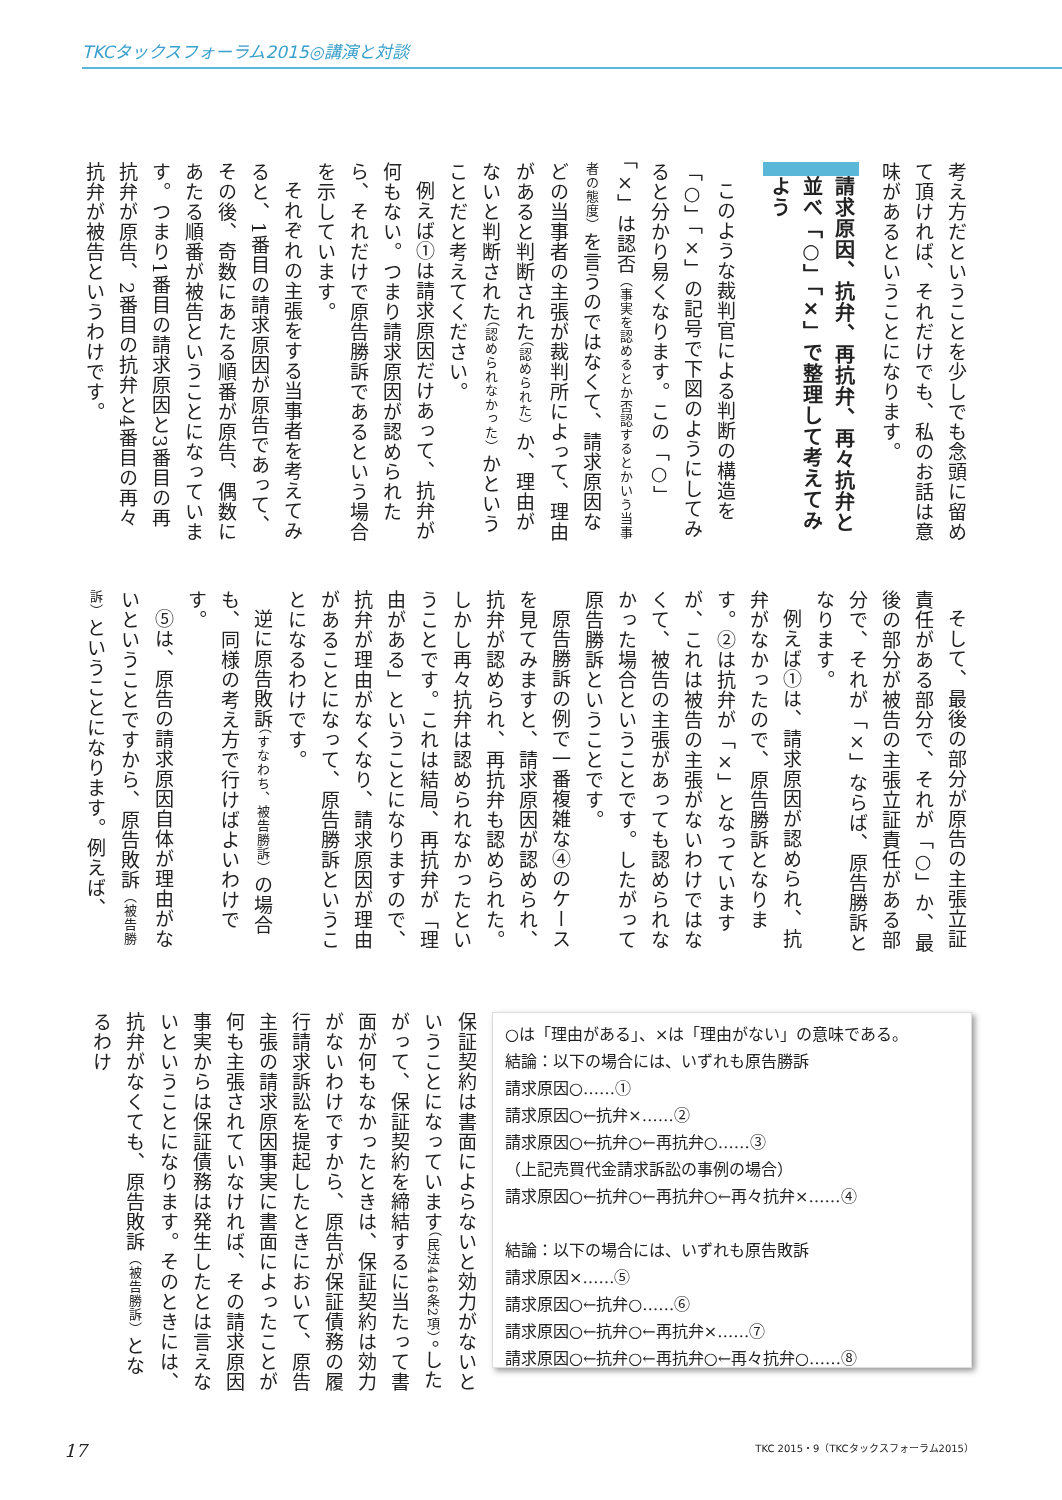TKCタックスフォーラム2015◎講演と対談
考え方だということを少しでも念頭に留めて頂ければ、それだけでも、私のお話は意味があるということになります。
請求原因、抗弁、再抗弁、再々抗弁と並べ「○」「×」で整理して考えてみよう
このような裁判官による判断の構造を「○」「×」の記号で下図のようにしてみると分かり易くなります。この「○」「×」は認否（事実を認めるとか否認するとかいう当事者の態度）を言うのではなくて、請求原因などの当事者の主張が裁判所によって、理由があると判断された（認められた）か、理由がないと判断された（認められなかった）かということだと考えてください。
例えば①は請求原因だけあって、抗弁が何もない。つまり請求原因が認められたら、それだけで原告勝訴であるという場合を示しています。
それぞれの主張をする当事者を考えてみると、1番目の請求原因が原告であって、その後、奇数にあたる順番が原告、偶数にあたる順番が被告ということになっています。つまり1番目の請求原因と3番目の再抗弁が原告、2番目の抗弁と4番目の再々抗弁が被告というわけです。
そして、最後の部分が原告の主張立証責任がある部分で、それが「○」か、最後の部分が被告の主張立証責任がある部分で、それが「×」ならば、原告勝訴となります。
例えば①は、請求原因が認められ、抗弁がなかったので、原告勝訴となります。②は抗弁が「×」となっていますが、これは被告の主張がないわけではなくて、被告の主張があっても認められなかった場合ということです。したがって原告勝訴ということです。
原告勝訴の例で一番複雑な④のケースを見てみますと、請求原因が認められ、抗弁が認められ、再抗弁も認められた。しかし再々抗弁は認められなかったということです。これは結局、再抗弁が「理由がある」ということになりますので、抗弁が理由がなくなり、請求原因が理由があることになって、原告勝訴ということになるわけです。
逆に原告敗訴（すなわち、被告勝訴）の場合も、同様の考え方で行けばよいわけです。
⑤は、原告の請求原因自体が理由がないということですから、原告敗訴（被告勝訴）ということになります。例えば、
○は「理由がある」、×は「理由がない」の意味である。
結論：以下の場合には、いずれも原告勝訴
請求原因○……①
請求原因○←抗弁×……②
請求原因○←抗弁○←再抗弁○……③
（上記売買代金請求訴訟の事例の場合）
請求原因○←抗弁○←再抗弁○←再々抗弁×……④
結論：以下の場合には、いずれも原告敗訴
請求原因×……⑤
請求原因○←抗弁○……⑥
請求原因○←抗弁○←再抗弁×……⑦
請求原因○←抗弁○←再抗弁○←再々抗弁○……⑧
保証契約は書面によらないと効力がないということになっています（民法446条2項）。したがって、保証契約を締結するに当たって書面が何もなかったときは、保証契約は効力がないわけですから、原告が保証債務の履行請求訴訟を提起したときにおいて、原告主張の請求原因事実に書面によったことが何も主張されていなければ、その請求原因事実からは保証債務は発生したとは言えないということになります。そのときには、抗弁がなくても、原告敗訴（被告勝訴）となるわけ
17 TKC 2015・9（TKCタックスフォーラム2015）